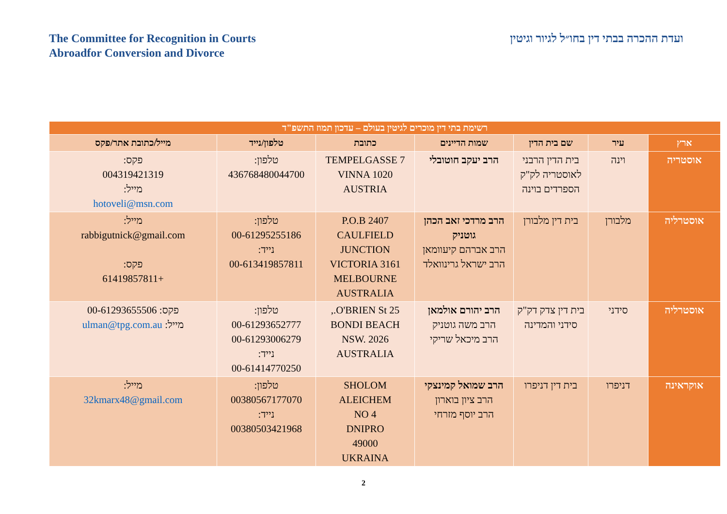The Committee for Recognition in Courts
Abroadfor Conversion and Divorce
ועדת ההכרה בבתי דין בחו״ל לגיור וגיטין
| רשימת בתי דין מוכרים לגיטין בעולם – עדכון תמוז התשפ"ד | | | | | | |
| ארץ | עיר | שם בית הדין | שמות הדיינים | כתובת | טלפון/נייד | מייל/כתובת אתר/פקס |
| אוסטריה | וינה | בית הדין הרבני לאוסטריה לק"ק הספרדים בוינה | הרב יעקב חוטובלי | TEMPELGASSE 7 VINNA 1020 AUSTRIA | טלפון: 436768480044700 | פקס: 004319421319 מייל: hotoveli@msn.com |
| אוסטרליה | מלבורן | בית דין מלבורן | הרב מרדכי זאב הכהן גוטניק הרב אברהם קיעוומאן הרב ישראל גרינוואלד | P.O.B 2407 CAULFIELD JUNCTION VICTORIA 3161 MELBOURNE AUSTRALIA | טלפון: 00-61295255186 נייד: 00-613419857811 | מייל: rabbigutnick@gmail.com פקס: +61419857811 |
| אוסטרליה | סידני | בית דין צדק דק"ק סידני והמדינה | הרב יהורם אולמאן הרב משה גוטניק הרב מיכאל שריקי | 25 O'BRIEN St., BONDI BEACH NSW. 2026 AUSTRALIA | טלפון: 00-61293652777 00-61293006279 נייד: 00-61414770250 | פקס: 00-61293655506 מייל: ulman@tpg.com.au |
| אוקראינה | דניפרו | בית דין דניפרו | הרב שמואל קמינצקי הרב ציון בוארון הרב יוסף מזרחי | SHOLOM ALEICHEM NO 4 DNIPRO 49000 UKRAINA | טלפון: 00380567177070 נייד: 00380503421968 | מייל: 32kmarx48@gmail.com |
2